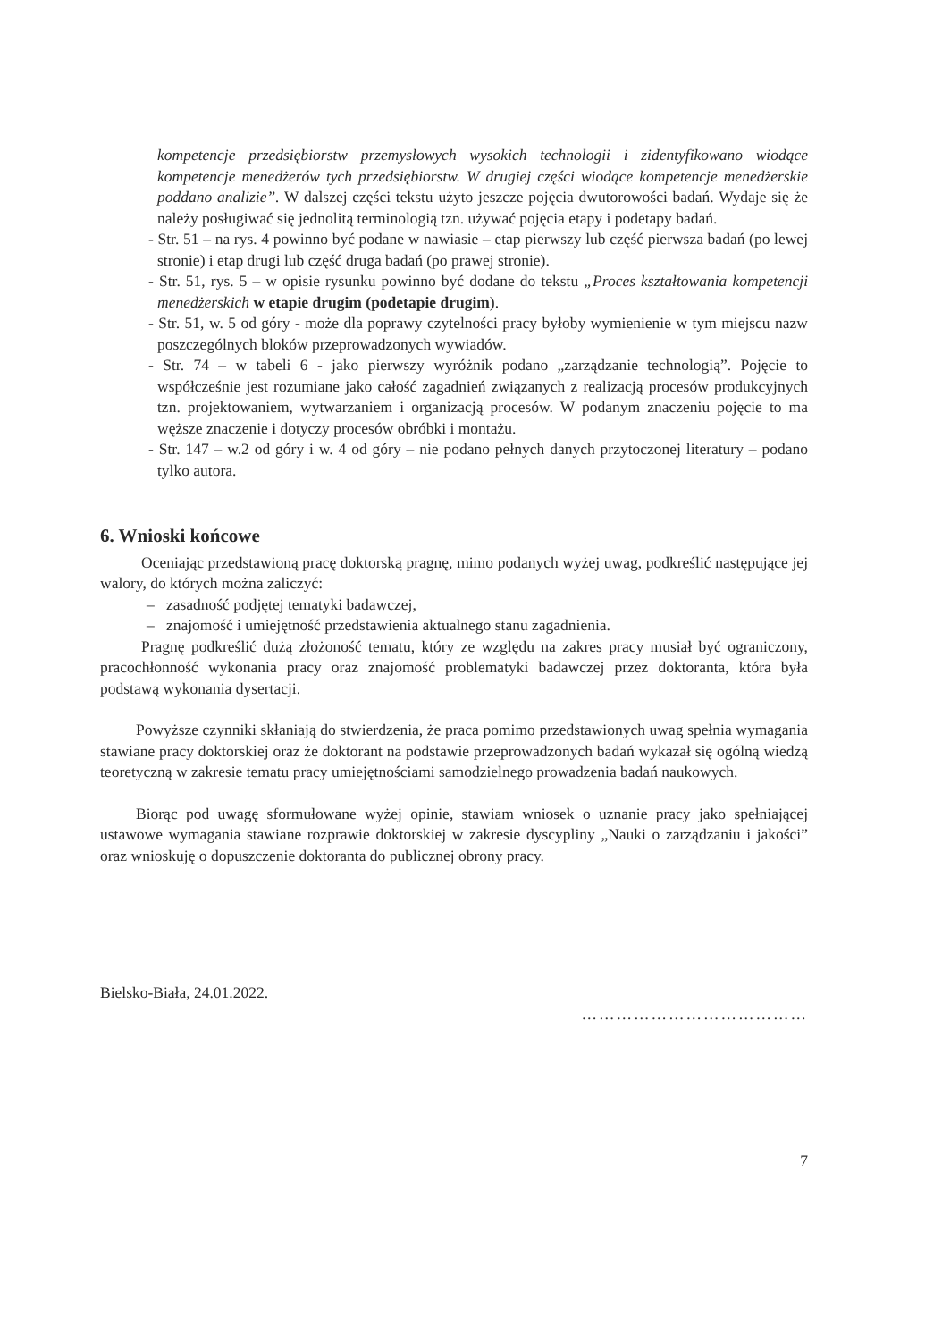kompetencje przedsiębiorstw przemysłowych wysokich technologii i zidentyfikowano wiodące kompetencje menedżerów tych przedsiębiorstw. W drugiej części wiodące kompetencje menedżerskie poddano analizie”. W dalszej części tekstu użyto jeszcze pojęcia dwutorowości badań. Wydaje się że należy posługiwać się jednolitą terminologią tzn. używać pojęcia etapy i podetapy badań.
- Str. 51 – na rys. 4 powinno być podane w nawiasie – etap pierwszy lub część pierwsza badań (po lewej stronie) i etap drugi lub część druga badań (po prawej stronie).
- Str. 51, rys. 5 – w opisie rysunku powinno być dodane do tekstu „Proces kształtowania kompetencji menedżerskich w etapie drugim (podetapie drugim).
- Str. 51, w. 5 od góry - może dla poprawy czytelności pracy byłoby wymienienie w tym miejscu nazw poszczególnych bloków przeprowadzonych wywiadów.
- Str. 74 – w tabeli 6 - jako pierwszy wyróżnik podano „zarządzanie technologią”. Pojęcie to współcześnie jest rozumiane jako całość zagadnień związanych z realizacją procesów produkcyjnych tzn. projektowaniem, wytwarzaniem i organizacją procesów. W podanym znaczeniu pojęcie to ma węższe znaczenie i dotyczy procesów obróbki i montażu.
- Str. 147 – w.2 od góry i w. 4 od góry – nie podano pełnych danych przytoczonej literatury – podano tylko autora.
6. Wnioski końcowe
Oceniając przedstawioną pracę doktorską pragnę, mimo podanych wyżej uwag, podkreślić następujące jej walory, do których można zaliczyć:
– zasadność podjętej tematyki badawczej,
– znajomość i umiejętność przedstawienia aktualnego stanu zagadnienia.
Pragnę podkreślić dużą złożoność tematu, który ze względu na zakres pracy musiał być ograniczony, pracochłonność wykonania pracy oraz znajomość problematyki badawczej przez doktoranta, która była podstawą wykonania dysertacji.
Powyższe czynniki skłaniają do stwierdzenia, że praca pomimo przedstawionych uwag spełnia wymagania stawiane pracy doktorskiej oraz że doktorant na podstawie przeprowadzonych badań wykazał się ogólną wiedzą teoretyczną w zakresie tematu pracy umiejętnościami samodzielnego prowadzenia badań naukowych.
Biorąc pod uwagę sformułowane wyżej opinie, stawiam wniosek o uznanie pracy jako spełniającej ustawowe wymagania stawiane rozprawie doktorskiej w zakresie dyscypliny „Nauki o zarządzaniu i jakości” oraz wnioskuję o dopuszczenie doktoranta do publicznej obrony pracy.
Bielsko-Biała, 24.01.2022. …………………………………
7